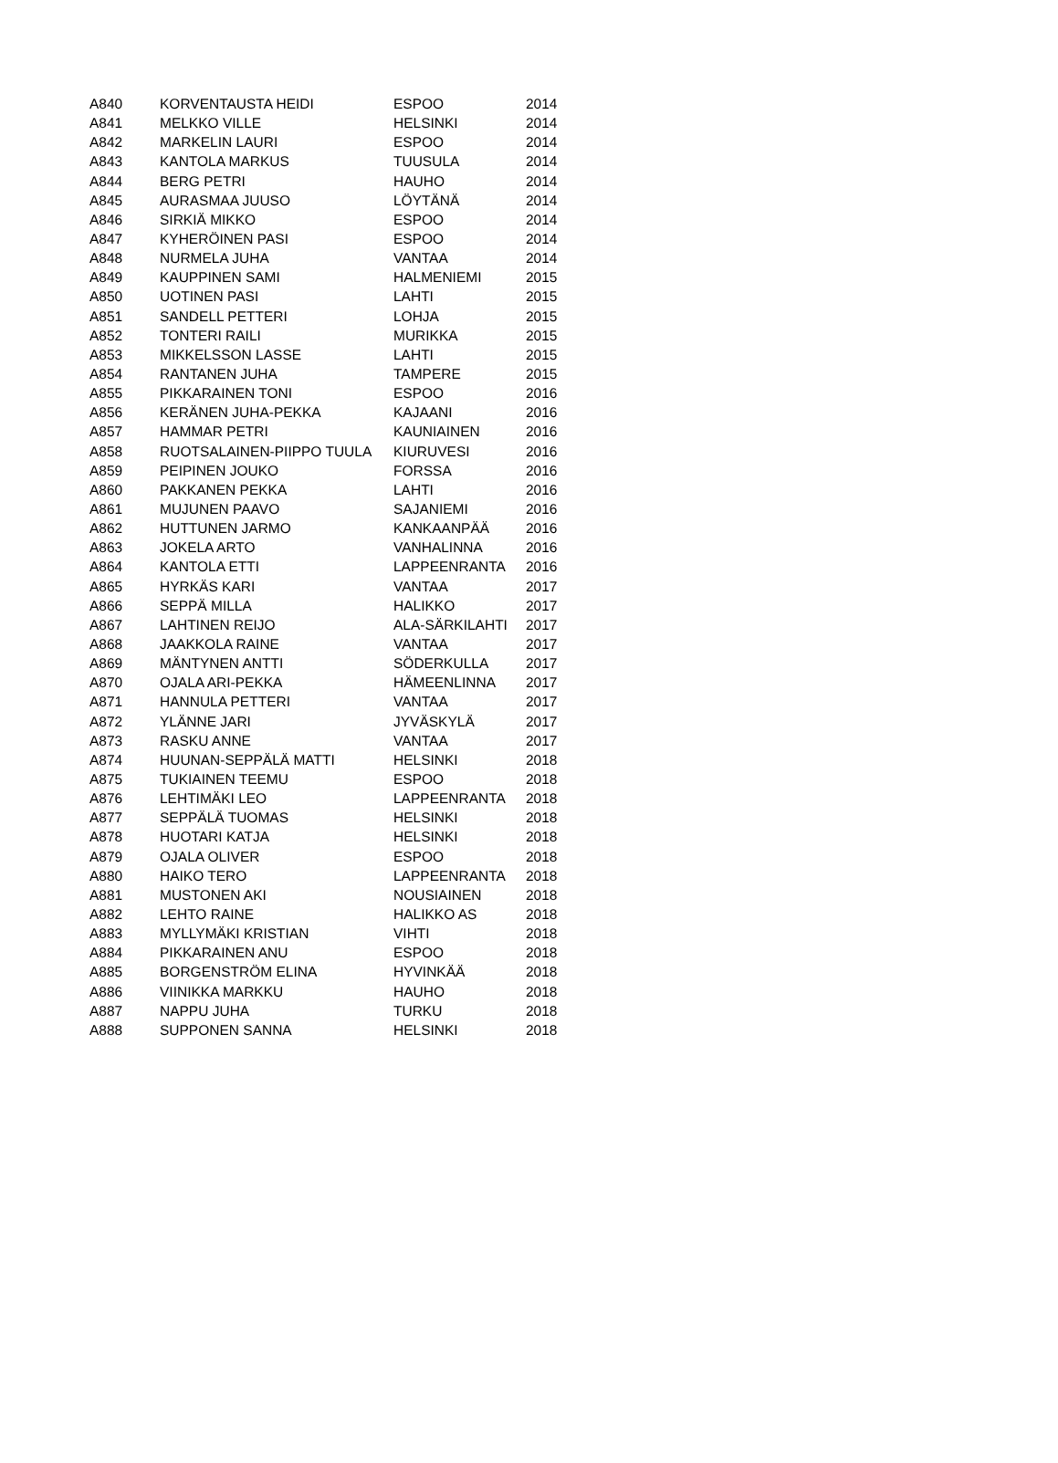| A840 | KORVENTAUSTA HEIDI | ESPOO | 2014 |
| A841 | MELKKO VILLE | HELSINKI | 2014 |
| A842 | MARKELIN LAURI | ESPOO | 2014 |
| A843 | KANTOLA MARKUS | TUUSULA | 2014 |
| A844 | BERG PETRI | HAUHO | 2014 |
| A845 | AURASMAA JUUSO | LÖYTÄNÄ | 2014 |
| A846 | SIRKIÄ MIKKO | ESPOO | 2014 |
| A847 | KYHERÖINEN PASI | ESPOO | 2014 |
| A848 | NURMELA JUHA | VANTAA | 2014 |
| A849 | KAUPPINEN SAMI | HALMENIEMI | 2015 |
| A850 | UOTINEN PASI | LAHTI | 2015 |
| A851 | SANDELL PETTERI | LOHJA | 2015 |
| A852 | TONTERI RAILI | MURIKKA | 2015 |
| A853 | MIKKELSSON LASSE | LAHTI | 2015 |
| A854 | RANTANEN JUHA | TAMPERE | 2015 |
| A855 | PIKKARAINEN TONI | ESPOO | 2016 |
| A856 | KERÄNEN JUHA-PEKKA | KAJAANI | 2016 |
| A857 | HAMMAR PETRI | KAUNIAINEN | 2016 |
| A858 | RUOTSALAINEN-PIIPPO TUULA | KIURUVESI | 2016 |
| A859 | PEIPINEN JOUKO | FORSSA | 2016 |
| A860 | PAKKANEN PEKKA | LAHTI | 2016 |
| A861 | MUJUNEN PAAVO | SAJANIEMI | 2016 |
| A862 | HUTTUNEN JARMO | KANKAANPÄÄ | 2016 |
| A863 | JOKELA ARTO | VANHALINNA | 2016 |
| A864 | KANTOLA ETTI | LAPPEENRANTA | 2016 |
| A865 | HYRKÄS KARI | VANTAA | 2017 |
| A866 | SEPPÄ MILLA | HALIKKO | 2017 |
| A867 | LAHTINEN REIJO | ALA-SÄRKILAHTI | 2017 |
| A868 | JAAKKOLA RAINE | VANTAA | 2017 |
| A869 | MÄNTYNEN ANTTI | SÖDERKULLA | 2017 |
| A870 | OJALA ARI-PEKKA | HÄMEENLINNA | 2017 |
| A871 | HANNULA PETTERI | VANTAA | 2017 |
| A872 | YLÄNNE JARI | JYVÄSKYLÄ | 2017 |
| A873 | RASKU ANNE | VANTAA | 2017 |
| A874 | HUUNAN-SEPPÄLÄ MATTI | HELSINKI | 2018 |
| A875 | TUKIAINEN TEEMU | ESPOO | 2018 |
| A876 | LEHTIMÄKI LEO | LAPPEENRANTA | 2018 |
| A877 | SEPPÄLÄ TUOMAS | HELSINKI | 2018 |
| A878 | HUOTARI KATJA | HELSINKI | 2018 |
| A879 | OJALA OLIVER | ESPOO | 2018 |
| A880 | HAIKO TERO | LAPPEENRANTA | 2018 |
| A881 | MUSTONEN AKI | NOUSIAINEN | 2018 |
| A882 | LEHTO RAINE | HALIKKO AS | 2018 |
| A883 | MYLLYMÄKI KRISTIAN | VIHTI | 2018 |
| A884 | PIKKARAINEN ANU | ESPOO | 2018 |
| A885 | BORGENSTRÖM ELINA | HYVINKÄÄ | 2018 |
| A886 | VIINIKKA MARKKU | HAUHO | 2018 |
| A887 | NAPPU JUHA | TURKU | 2018 |
| A888 | SUPPONEN SANNA | HELSINKI | 2018 |